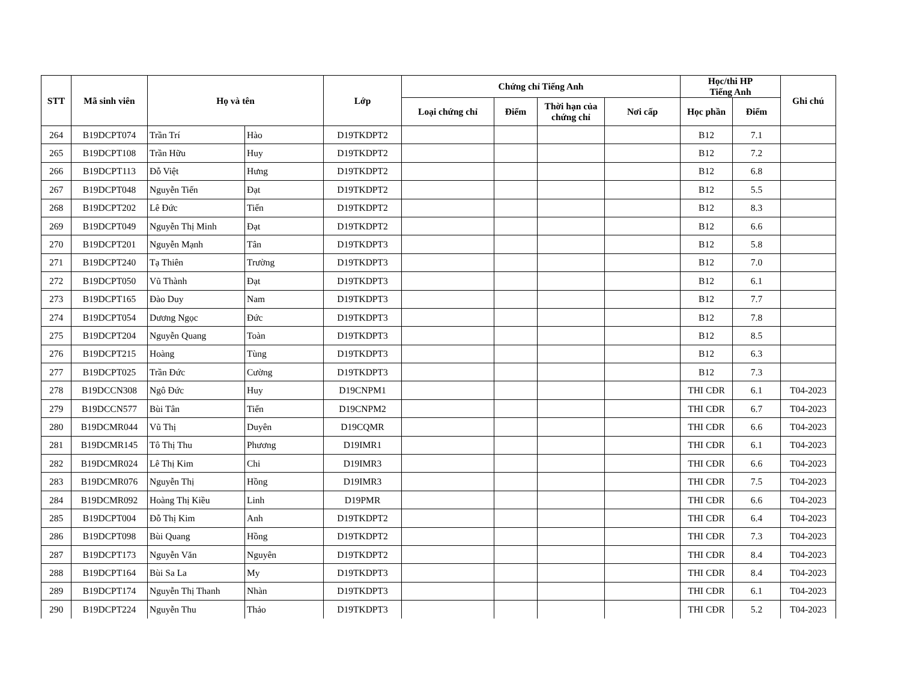| STT | Mã sinh viên | Họ và tên | | Lớp | Chứng chỉ Tiếng Anh | | | | Học/thi HP Tiếng Anh | | Ghi chú |
| --- | --- | --- | --- | --- | --- | --- | --- | --- | --- | --- | --- |
| | | | | | Loại chứng chỉ | Điểm | Thời hạn của chứng chỉ | Nơi cấp | Học phần | Điểm | |
| 264 | B19DCPT074 | Trần Trí | Hào | D19TKDPT2 | | | | | B12 | 7.1 | |
| 265 | B19DCPT108 | Trần Hữu | Huy | D19TKDPT2 | | | | | B12 | 7.2 | |
| 266 | B19DCPT113 | Đỗ Việt | Hưng | D19TKDPT2 | | | | | B12 | 6.8 | |
| 267 | B19DCPT048 | Nguyễn Tiến | Đạt | D19TKDPT2 | | | | | B12 | 5.5 | |
| 268 | B19DCPT202 | Lê Đức | Tiến | D19TKDPT2 | | | | | B12 | 8.3 | |
| 269 | B19DCPT049 | Nguyễn Thị Minh | Đạt | D19TKDPT2 | | | | | B12 | 6.6 | |
| 270 | B19DCPT201 | Nguyễn Mạnh | Tân | D19TKDPT3 | | | | | B12 | 5.8 | |
| 271 | B19DCPT240 | Tạ Thiên | Trường | D19TKDPT3 | | | | | B12 | 7.0 | |
| 272 | B19DCPT050 | Vũ Thành | Đạt | D19TKDPT3 | | | | | B12 | 6.1 | |
| 273 | B19DCPT165 | Đào Duy | Nam | D19TKDPT3 | | | | | B12 | 7.7 | |
| 274 | B19DCPT054 | Dương Ngọc | Đức | D19TKDPT3 | | | | | B12 | 7.8 | |
| 275 | B19DCPT204 | Nguyễn Quang | Toàn | D19TKDPT3 | | | | | B12 | 8.5 | |
| 276 | B19DCPT215 | Hoàng | Tùng | D19TKDPT3 | | | | | B12 | 6.3 | |
| 277 | B19DCPT025 | Trần Đức | Cường | D19TKDPT3 | | | | | B12 | 7.3 | |
| 278 | B19DCCN308 | Ngô Đức | Huy | D19CNPM1 | | | | | THI CĐR | 6.1 | T04-2023 |
| 279 | B19DCCN577 | Bùi Tân | Tiến | D19CNPM2 | | | | | THI CĐR | 6.7 | T04-2023 |
| 280 | B19DCMR044 | Vũ Thị | Duyên | D19CQMR | | | | | THI CĐR | 6.6 | T04-2023 |
| 281 | B19DCMR145 | Tô Thị Thu | Phương | D19IMR1 | | | | | THI CĐR | 6.1 | T04-2023 |
| 282 | B19DCMR024 | Lê Thị Kim | Chi | D19IMR3 | | | | | THI CĐR | 6.6 | T04-2023 |
| 283 | B19DCMR076 | Nguyễn Thị | Hồng | D19IMR3 | | | | | THI CĐR | 7.5 | T04-2023 |
| 284 | B19DCMR092 | Hoàng Thị Kiều | Linh | D19PMR | | | | | THI CĐR | 6.6 | T04-2023 |
| 285 | B19DCPT004 | Đỗ Thị Kim | Anh | D19TKDPT2 | | | | | THI CĐR | 6.4 | T04-2023 |
| 286 | B19DCPT098 | Bùi Quang | Hồng | D19TKDPT2 | | | | | THI CĐR | 7.3 | T04-2023 |
| 287 | B19DCPT173 | Nguyễn Văn | Nguyên | D19TKDPT2 | | | | | THI CĐR | 8.4 | T04-2023 |
| 288 | B19DCPT164 | Bùi Sa La | My | D19TKDPT3 | | | | | THI CĐR | 8.4 | T04-2023 |
| 289 | B19DCPT174 | Nguyễn Thị Thanh | Nhàn | D19TKDPT3 | | | | | THI CĐR | 6.1 | T04-2023 |
| 290 | B19DCPT224 | Nguyễn Thu | Thảo | D19TKDPT3 | | | | | THI CĐR | 5.2 | T04-2023 |